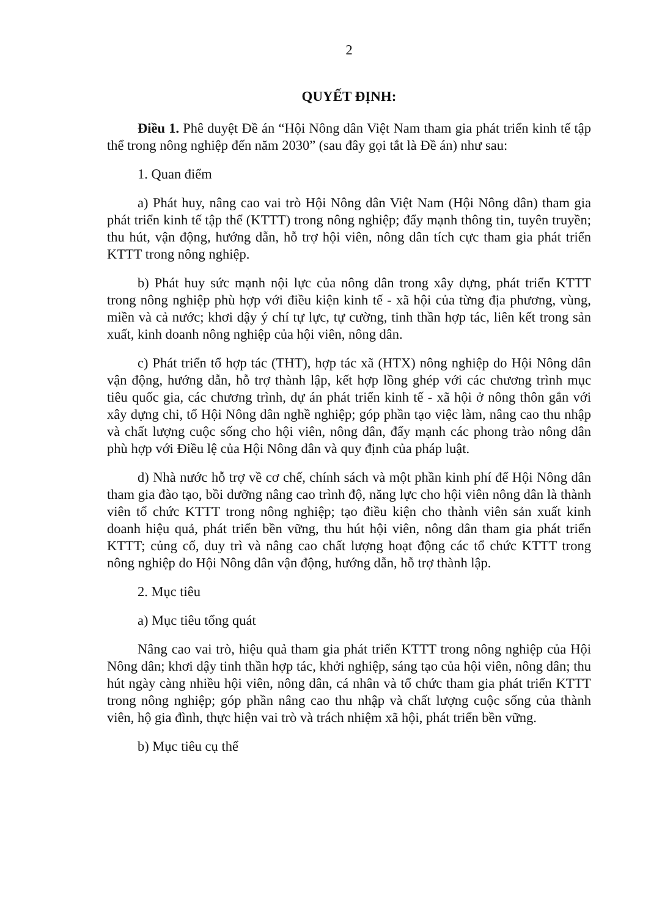2
QUYẾT ĐỊNH:
Điều 1. Phê duyệt Đề án “Hội Nông dân Việt Nam tham gia phát triển kinh tế tập thể trong nông nghiệp đến năm 2030” (sau đây gọi tắt là Đề án) như sau:
1. Quan điểm
a) Phát huy, nâng cao vai trò Hội Nông dân Việt Nam (Hội Nông dân) tham gia phát triển kinh tế tập thể (KTTT) trong nông nghiệp; đẩy mạnh thông tin, tuyên truyền; thu hút, vận động, hướng dẫn, hỗ trợ hội viên, nông dân tích cực tham gia phát triển KTTT trong nông nghiệp.
b) Phát huy sức mạnh nội lực của nông dân trong xây dựng, phát triển KTTT trong nông nghiệp phù hợp với điều kiện kinh tế - xã hội của từng địa phương, vùng, miền và cả nước; khơi dậy ý chí tự lực, tự cường, tinh thần hợp tác, liên kết trong sản xuất, kinh doanh nông nghiệp của hội viên, nông dân.
c) Phát triển tổ hợp tác (THT), hợp tác xã (HTX) nông nghiệp do Hội Nông dân vận động, hướng dẫn, hỗ trợ thành lập, kết hợp lồng ghép với các chương trình mục tiêu quốc gia, các chương trình, dự án phát triển kinh tế - xã hội ở nông thôn gắn với xây dựng chi, tổ Hội Nông dân nghề nghiệp; góp phần tạo việc làm, nâng cao thu nhập và chất lượng cuộc sống cho hội viên, nông dân, đẩy mạnh các phong trào nông dân phù hợp với Điều lệ của Hội Nông dân và quy định của pháp luật.
d) Nhà nước hỗ trợ về cơ chế, chính sách và một phần kinh phí để Hội Nông dân tham gia đào tạo, bồi dưỡng nâng cao trình độ, năng lực cho hội viên nông dân là thành viên tổ chức KTTT trong nông nghiệp; tạo điều kiện cho thành viên sản xuất kinh doanh hiệu quả, phát triển bền vững, thu hút hội viên, nông dân tham gia phát triển KTTT; củng cố, duy trì và nâng cao chất lượng hoạt động các tổ chức KTTT trong nông nghiệp do Hội Nông dân vận động, hướng dẫn, hỗ trợ thành lập.
2. Mục tiêu
a) Mục tiêu tổng quát
Nâng cao vai trò, hiệu quả tham gia phát triển KTTT trong nông nghiệp của Hội Nông dân; khơi dậy tinh thần hợp tác, khởi nghiệp, sáng tạo của hội viên, nông dân; thu hút ngày càng nhiều hội viên, nông dân, cá nhân và tổ chức tham gia phát triển KTTT trong nông nghiệp; góp phần nâng cao thu nhập và chất lượng cuộc sống của thành viên, hộ gia đình, thực hiện vai trò và trách nhiệm xã hội, phát triển bền vững.
b) Mục tiêu cụ thể